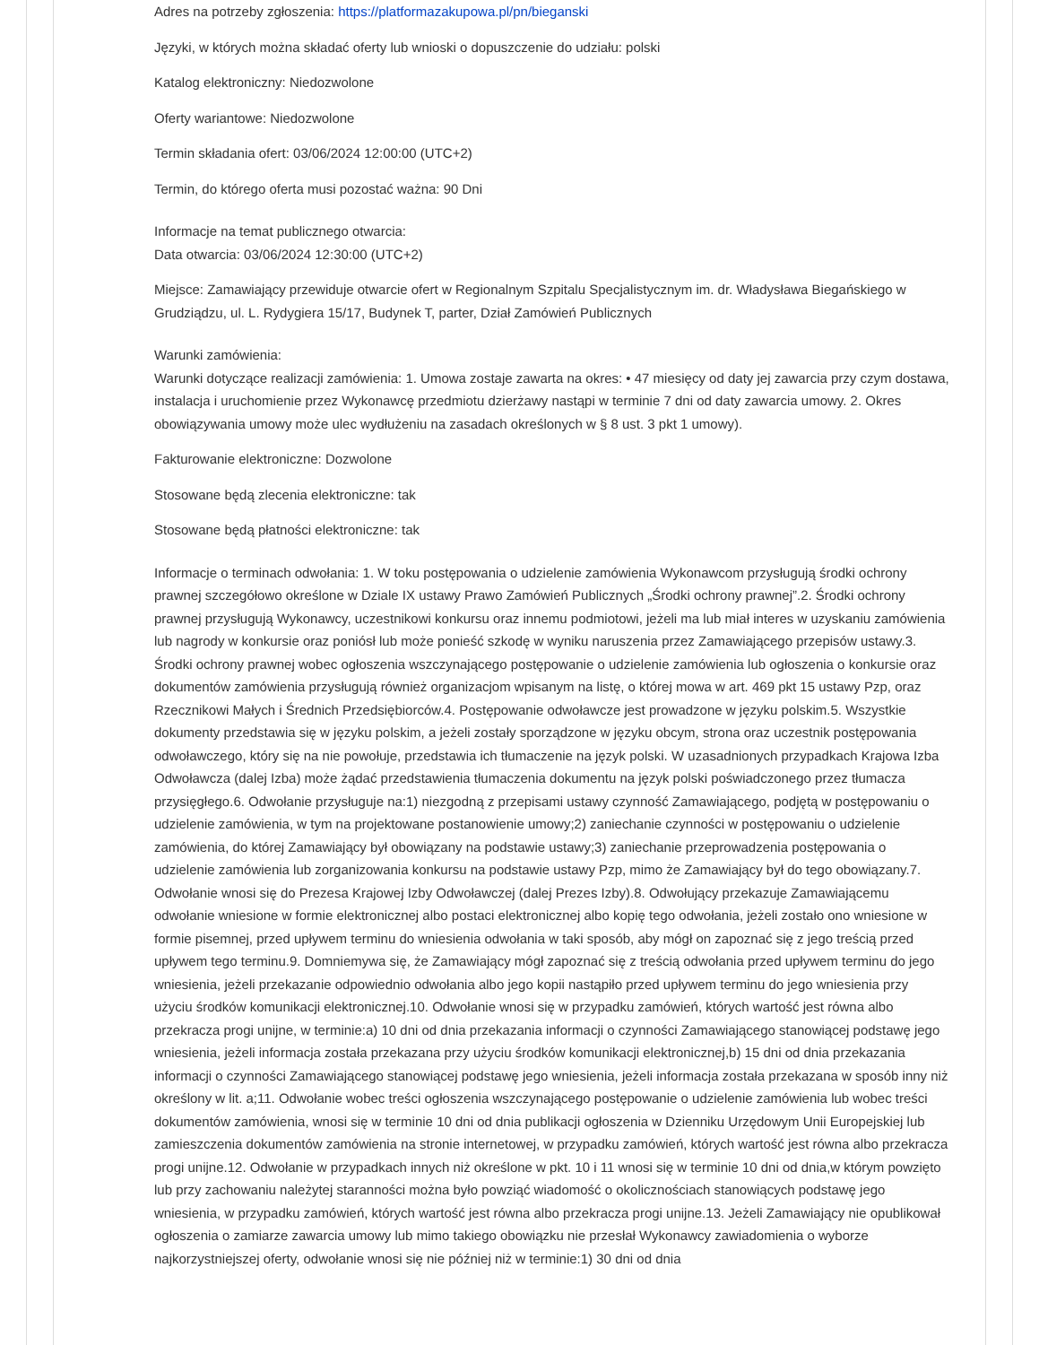Adres na potrzeby zgłoszenia: https://platformazakupowa.pl/pn/bieganski
Języki, w których można składać oferty lub wnioski o dopuszczenie do udziału: polski
Katalog elektroniczny: Niedozwolone
Oferty wariantowe: Niedozwolone
Termin składania ofert: 03/06/2024 12:00:00 (UTC+2)
Termin, do którego oferta musi pozostać ważna: 90 Dni
Informacje na temat publicznego otwarcia:
Data otwarcia: 03/06/2024 12:30:00 (UTC+2)
Miejsce: Zamawiający przewiduje otwarcie ofert w Regionalnym Szpitalu Specjalistycznym im. dr. Władysława Biegańskiego w Grudziądzu, ul. L. Rydygiera 15/17, Budynek T, parter, Dział Zamówień Publicznych
Warunki zamówienia:
Warunki dotyczące realizacji zamówienia: 1. Umowa zostaje zawarta na okres: • 47 miesięcy od daty jej zawarcia przy czym dostawa, instalacja i uruchomienie przez Wykonawcę przedmiotu dzierżawy nastąpi w terminie 7 dni od daty zawarcia umowy. 2. Okres obowiązywania umowy może ulec wydłużeniu na zasadach określonych w § 8 ust. 3 pkt 1 umowy).
Fakturowanie elektroniczne: Dozwolone
Stosowane będą zlecenia elektroniczne: tak
Stosowane będą płatności elektroniczne: tak
Informacje o terminach odwołania: 1. W toku postępowania o udzielenie zamówienia Wykonawcom przysługują środki ochrony prawnej szczegółowo określone w Dziale IX ustawy Prawo Zamówień Publicznych „Środki ochrony prawnej”.2. Środki ochrony prawnej przysługują Wykonawcy, uczestnikowi konkursu oraz innemu podmiotowi, jeżeli ma lub miał interes w uzyskaniu zamówienia lub nagrody w konkursie oraz poniósł lub może ponieść szkodę w wyniku naruszenia przez Zamawiającego przepisów ustawy.3. Środki ochrony prawnej wobec ogłoszenia wszczynającego postępowanie o udzielenie zamówienia lub ogłoszenia o konkursie oraz dokumentów zamówienia przysługują również organizacjom wpisanym na listę, o której mowa w art. 469 pkt 15 ustawy Pzp, oraz Rzecznikowi Małych i Średnich Przedsiębiorców.4. Postępowanie odwoławcze jest prowadzone w języku polskim.5. Wszystkie dokumenty przedstawia się w języku polskim, a jeżeli zostały sporządzone w języku obcym, strona oraz uczestnik postępowania odwoławczego, który się na nie powołuje, przedstawia ich tłumaczenie na język polski. W uzasadnionych przypadkach Krajowa Izba Odwoławcza (dalej Izba) może żądać przedstawienia tłumaczenia dokumentu na język polski poświadczonego przez tłumacza przysięgłego.6. Odwołanie przysługuje na:1) niezgodną z przepisami ustawy czynność Zamawiającego, podjętą w postępowaniu o udzielenie zamówienia, w tym na projektowane postanowienie umowy;2) zaniechanie czynności w postępowaniu o udzielenie zamówienia, do której Zamawiający był obowiązany na podstawie ustawy;3) zaniechanie przeprowadzenia postępowania o udzielenie zamówienia lub zorganizowania konkursu na podstawie ustawy Pzp, mimo że Zamawiający był do tego obowiązany.7. Odwołanie wnosi się do Prezesa Krajowej Izby Odwoławczej (dalej Prezes Izby).8. Odwołujący przekazuje Zamawiającemu odwołanie wniesione w formie elektronicznej albo postaci elektronicznej albo kopię tego odwołania, jeżeli zostało ono wniesione w formie pisemnej, przed upływem terminu do wniesienia odwołania w taki sposób, aby mógł on zapoznać się z jego treścią przed upływem tego terminu.9. Domniemywa się, że Zamawiający mógł zapoznać się z treścią odwołania przed upływem terminu do jego wniesienia, jeżeli przekazanie odpowiednio odwołania albo jego kopii nastąpiło przed upływem terminu do jego wniesienia przy użyciu środków komunikacji elektronicznej.10. Odwołanie wnosi się w przypadku zamówień, których wartość jest równa albo przekracza progi unijne, w terminie:a) 10 dni od dnia przekazania informacji o czynności Zamawiającego stanowiącej podstawę jego wniesienia, jeżeli informacja została przekazana przy użyciu środków komunikacji elektronicznej,b) 15 dni od dnia przekazania informacji o czynności Zamawiającego stanowiącej podstawę jego wniesienia, jeżeli informacja została przekazana w sposób inny niż określony w lit. a;11. Odwołanie wobec treści ogłoszenia wszczynającego postępowanie o udzielenie zamówienia lub wobec treści dokumentów zamówienia, wnosi się w terminie 10 dni od dnia publikacji ogłoszenia w Dzienniku Urzędowym Unii Europejskiej lub zamieszczenia dokumentów zamówienia na stronie internetowej, w przypadku zamówień, których wartość jest równa albo przekracza progi unijne.12. Odwołanie w przypadkach innych niż określone w pkt. 10 i 11 wnosi się w terminie 10 dni od dnia,w którym powzięto lub przy zachowaniu należytej staranności można było powziąć wiadomość o okolicznościach stanowiących podstawę jego wniesienia, w przypadku zamówień, których wartość jest równa albo przekracza progi unijne.13. Jeżeli Zamawiający nie opublikował ogłoszenia o zamiarze zawarcia umowy lub mimo takiego obowiązku nie przesłał Wykonawcy zawiadomienia o wyborze najkorzystniejszej oferty, odwołanie wnosi się nie później niż w terminie:1) 30 dni od dnia